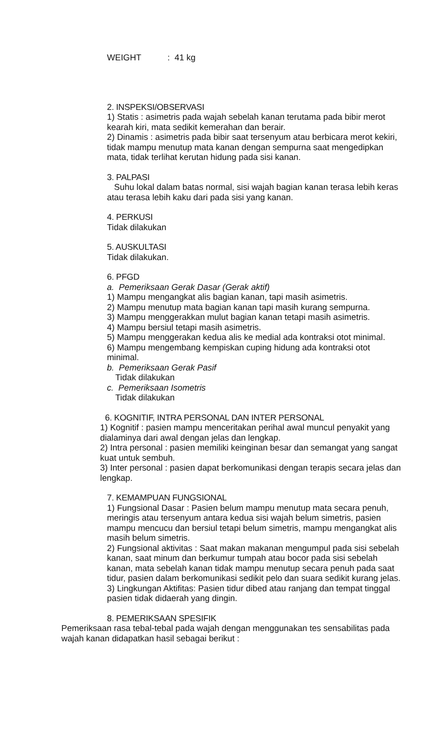WEIGHT : 41 kg
2. INSPEKSI/OBSERVASI
1) Statis : asimetris pada wajah sebelah kanan terutama pada bibir merot kearah kiri, mata sedikit kemerahan dan berair.
2) Dinamis : asimetris pada bibir saat tersenyum atau berbicara merot kekiri, tidak mampu menutup mata kanan dengan sempurna saat mengedipkan mata, tidak terlihat kerutan hidung pada sisi kanan.
3. PALPASI
Suhu lokal dalam batas normal, sisi wajah bagian kanan terasa lebih keras atau terasa lebih kaku dari pada sisi yang kanan.
4. PERKUSI
Tidak dilakukan
5. AUSKULTASI
Tidak dilakukan.
6. PFGD
a. Pemeriksaan Gerak Dasar (Gerak aktif)
1) Mampu mengangkat alis bagian kanan, tapi masih asimetris.
2) Mampu menutup mata bagian kanan tapi masih kurang sempurna.
3) Mampu menggerakkan mulut bagian kanan tetapi masih asimetris.
4) Mampu bersiul tetapi masih asimetris.
5) Mampu menggerakan kedua alis ke medial ada kontraksi otot minimal.
6) Mampu mengembang kempiskan cuping hidung ada kontraksi otot minimal.
b. Pemeriksaan Gerak Pasif
Tidak dilakukan
c. Pemeriksaan Isometris
Tidak dilakukan
6. KOGNITIF, INTRA PERSONAL DAN INTER PERSONAL
1) Kognitif : pasien mampu menceritakan perihal awal muncul penyakit yang dialaminya dari awal dengan jelas dan lengkap.
2) Intra personal : pasien memiliki keinginan besar dan semangat yang sangat kuat untuk sembuh.
3) Inter personal : pasien dapat berkomunikasi dengan terapis secara jelas dan lengkap.
7. KEMAMPUAN FUNGSIONAL
1) Fungsional Dasar : Pasien belum mampu menutup mata secara penuh, meringis atau tersenyum antara kedua sisi wajah belum simetris, pasien mampu mencucu dan bersiul tetapi belum simetris, mampu mengangkat alis masih belum simetris.
2) Fungsional aktivitas : Saat makan makanan mengumpul pada sisi sebelah kanan, saat minum dan berkumur tumpah atau bocor pada sisi sebelah kanan, mata sebelah kanan tidak mampu menutup secara penuh pada saat tidur, pasien dalam berkomunikasi sedikit pelo dan suara sedikit kurang jelas.
3) Lingkungan Aktifitas: Pasien tidur dibed atau ranjang dan tempat tinggal pasien tidak didaerah yang dingin.
8. PEMERIKSAAN SPESIFIK
Pemeriksaan rasa tebal-tebal pada wajah dengan menggunakan tes sensabilitas pada wajah kanan didapatkan hasil sebagai berikut :